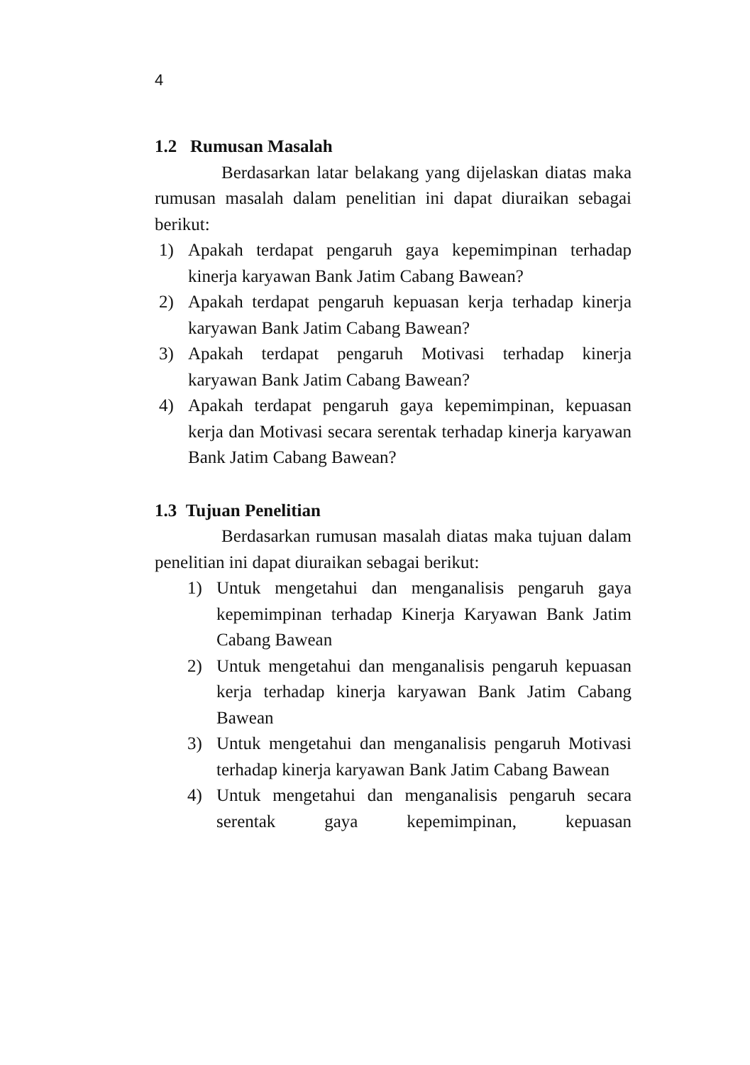4
1.2 Rumusan Masalah
Berdasarkan latar belakang yang dijelaskan diatas maka rumusan masalah dalam penelitian ini dapat diuraikan sebagai berikut:
1) Apakah terdapat pengaruh gaya kepemimpinan terhadap kinerja karyawan Bank Jatim Cabang Bawean?
2) Apakah terdapat pengaruh kepuasan kerja terhadap kinerja karyawan Bank Jatim Cabang Bawean?
3) Apakah terdapat pengaruh Motivasi terhadap kinerja karyawan Bank Jatim Cabang Bawean?
4) Apakah terdapat pengaruh gaya kepemimpinan, kepuasan kerja dan Motivasi secara serentak terhadap kinerja karyawan Bank Jatim Cabang Bawean?
1.3 Tujuan Penelitian
Berdasarkan rumusan masalah diatas maka tujuan dalam penelitian ini dapat diuraikan sebagai berikut:
1) Untuk mengetahui dan menganalisis pengaruh gaya kepemimpinan terhadap Kinerja Karyawan Bank Jatim Cabang Bawean
2) Untuk mengetahui dan menganalisis pengaruh kepuasan kerja terhadap kinerja karyawan Bank Jatim Cabang Bawean
3) Untuk mengetahui dan menganalisis pengaruh Motivasi terhadap kinerja karyawan Bank Jatim Cabang Bawean
4) Untuk mengetahui dan menganalisis pengaruh secara serentak gaya kepemimpinan, kepuasan